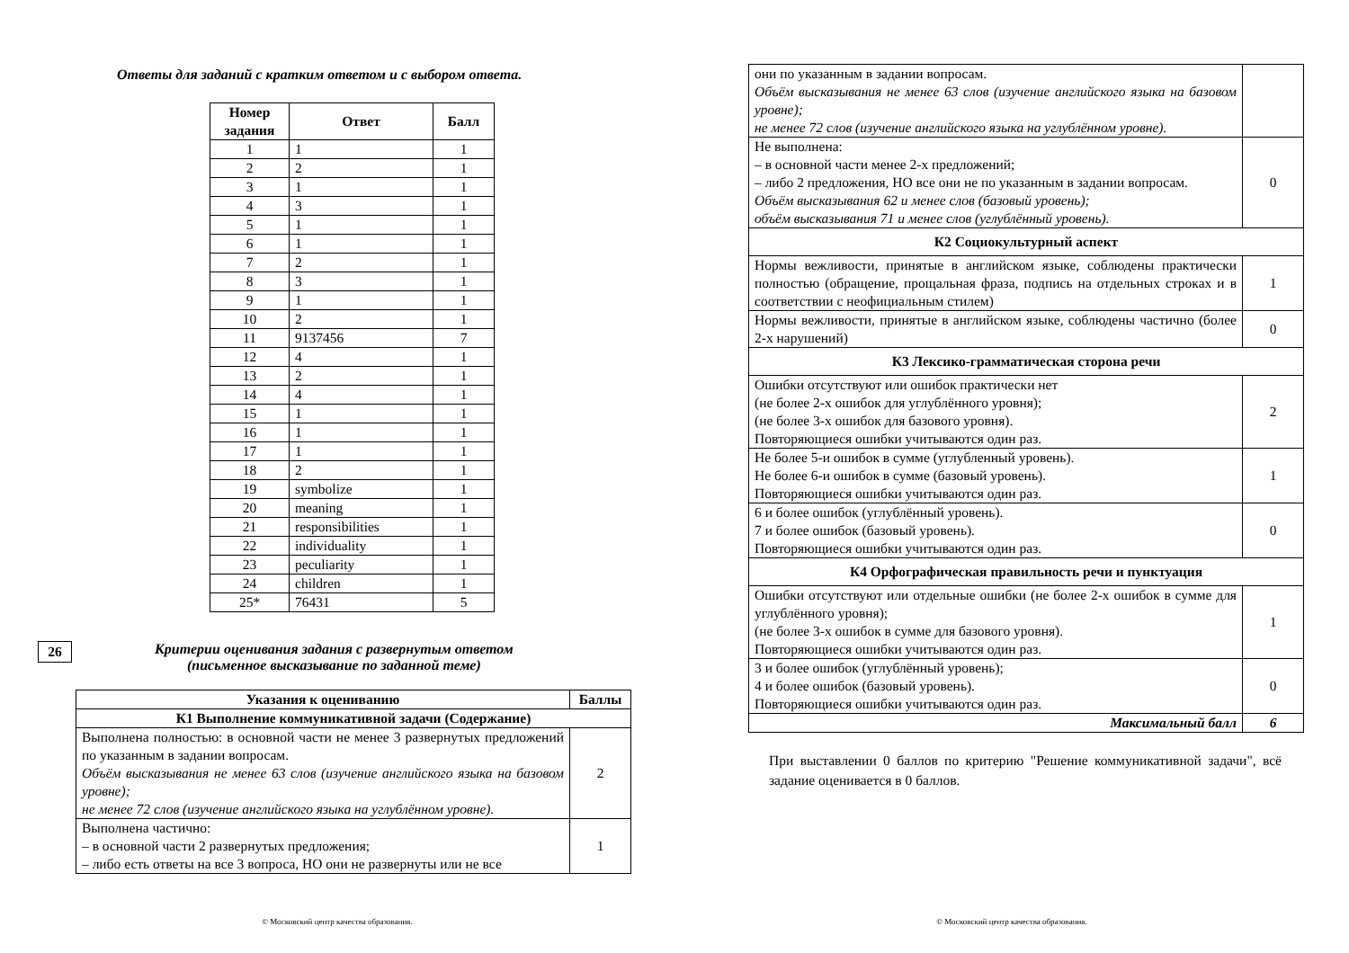Ответы для заданий с кратким ответом и с выбором ответа.
| Номер задания | Ответ | Балл |
| --- | --- | --- |
| 1 | 1 | 1 |
| 2 | 2 | 1 |
| 3 | 1 | 1 |
| 4 | 3 | 1 |
| 5 | 1 | 1 |
| 6 | 1 | 1 |
| 7 | 2 | 1 |
| 8 | 3 | 1 |
| 9 | 1 | 1 |
| 10 | 2 | 1 |
| 11 | 9137456 | 7 |
| 12 | 4 | 1 |
| 13 | 2 | 1 |
| 14 | 4 | 1 |
| 15 | 1 | 1 |
| 16 | 1 | 1 |
| 17 | 1 | 1 |
| 18 | 2 | 1 |
| 19 | symbolize | 1 |
| 20 | meaning | 1 |
| 21 | responsibilities | 1 |
| 22 | individuality | 1 |
| 23 | peculiarity | 1 |
| 24 | children | 1 |
| 25* | 76431 | 5 |
26
Критерии оценивания задания с развернутым ответом
(письменное высказывание по заданной теме)
| Указания к оцениванию | Баллы |
| --- | --- |
| К1 Выполнение коммуникативной задачи (Содержание) | |
| Выполнена полностью: в основной части не менее 3 развернутых предложений по указанным в задании вопросам. Объём высказывания не менее 63 слов (изучение английского языка на базовом уровне); не менее 72 слов (изучение английского языка на углублённом уровне). | 2 |
| Выполнена частично: – в основной части 2 развернутых предложения; – либо есть ответы на все 3 вопроса, НО они не развернуты или не все | 1 |
© Московский центр качества образования.
| они по указанным в задании вопросам. Объём высказывания не менее 63 слов (изучение английского языка на базовом уровне); не менее 72 слов (изучение английского языка на углублённом уровне). | |
| Не выполнена: – в основной части менее 2-х предложений; – либо 2 предложения, НО все они не по указанным в задании вопросам. Объём высказывания 62 и менее слов (базовый уровень); объём высказывания 71 и менее слов (углублённый уровень). | 0 |
| К2 Социокультурный аспект | |
| Нормы вежливости, принятые в английском языке, соблюдены практически полностью (обращение, прощальная фраза, подпись на отдельных строках и в соответствии с неофициальным стилем) | 1 |
| Нормы вежливости, принятые в английском языке, соблюдены частично (более 2-х нарушений) | 0 |
| К3 Лексико-грамматическая сторона речи | |
| Ошибки отсутствуют или ошибок практически нет (не более 2-х ошибок для углублённого уровня); (не более 3-х ошибок для базового уровня). Повторяющиеся ошибки учитываются один раз. | 2 |
| Не более 5-и ошибок в сумме (углубленный уровень). Не более 6-и ошибок в сумме (базовый уровень). Повторяющиеся ошибки учитываются один раз. | 1 |
| 6 и более ошибок (углублённый уровень). 7 и более ошибок (базовый уровень). Повторяющиеся ошибки учитываются один раз. | 0 |
| К4 Орфографическая правильность речи и пунктуация | |
| Ошибки отсутствуют или отдельные ошибки (не более 2-х ошибок в сумме для углублённого уровня); (не более 3-х ошибок в сумме для базового уровня). Повторяющиеся ошибки учитываются один раз. | 1 |
| 3 и более ошибок (углублённый уровень); 4 и более ошибок (базовый уровень). Повторяющиеся ошибки учитываются один раз. | 0 |
| Максимальный балл | 6 |
При выставлении 0 баллов по критерию "Решение коммуникативной задачи", всё задание оценивается в 0 баллов.
© Московский центр качества образования.